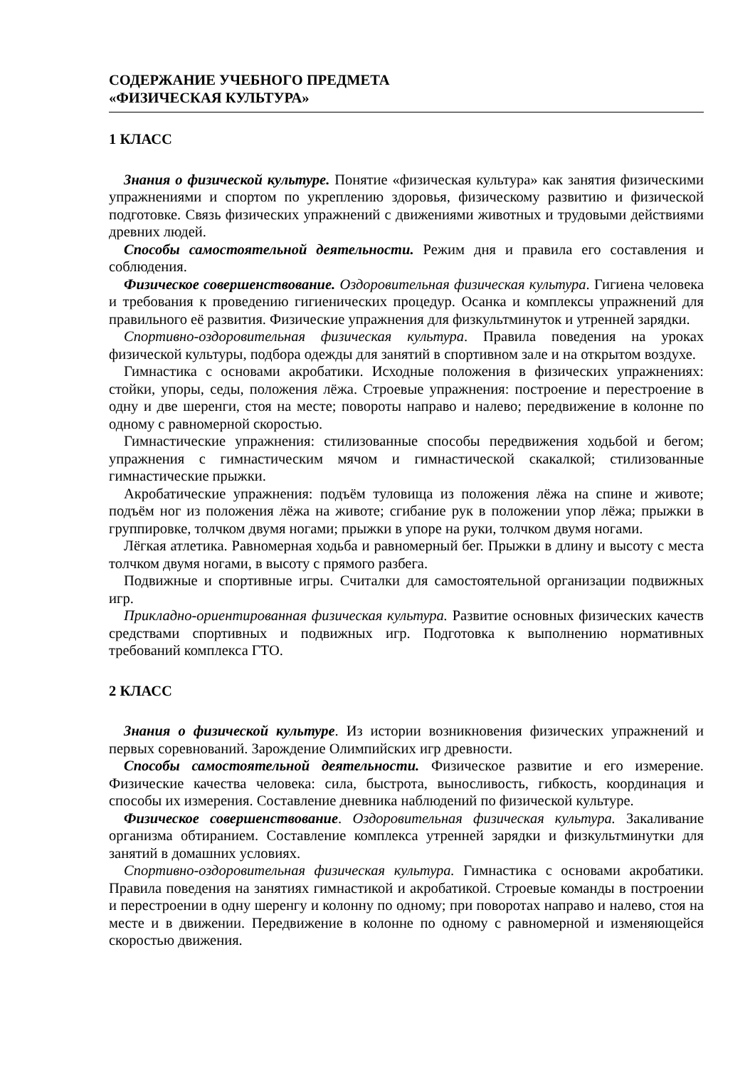СОДЕРЖАНИЕ УЧЕБНОГО ПРЕДМЕТА
«ФИЗИЧЕСКАЯ КУЛЬТУРА»
1 КЛАСС
Знания о физической культуре. Понятие «физическая культура» как занятия физическими упражнениями и спортом по укреплению здоровья, физическому развитию и физической подготовке. Связь физических упражнений с движениями животных и трудовыми действиями древних людей.
Способы самостоятельной деятельности. Режим дня и правила его составления и соблюдения.
Физическое совершенствование. Оздоровительная физическая культура. Гигиена человека и требования к проведению гигиенических процедур. Осанка и комплексы упражнений для правильного её развития. Физические упражнения для физкультминуток и утренней зарядки.
Спортивно-оздоровительная физическая культура. Правила поведения на уроках физической культуры, подбора одежды для занятий в спортивном зале и на открытом воздухе.
Гимнастика с основами акробатики. Исходные положения в физических упражнениях: стойки, упоры, седы, положения лёжа. Строевые упражнения: построение и перестроение в одну и две шеренги, стоя на месте; повороты направо и налево; передвижение в колонне по одному с равномерной скоростью.
Гимнастические упражнения: стилизованные способы передвижения ходьбой и бегом; упражнения с гимнастическим мячом и гимнастической скакалкой; стилизованные гимнастические прыжки.
Акробатические упражнения: подъём туловища из положения лёжа на спине и животе; подъём ног из положения лёжа на животе; сгибание рук в положении упор лёжа; прыжки в группировке, толчком двумя ногами; прыжки в упоре на руки, толчком двумя ногами.
Лёгкая атлетика. Равномерная ходьба и равномерный бег. Прыжки в длину и высоту с места толчком двумя ногами, в высоту с прямого разбега.
Подвижные и спортивные игры. Считалки для самостоятельной организации подвижных игр.
Прикладно-ориентированная физическая культура. Развитие основных физических качеств средствами спортивных и подвижных игр. Подготовка к выполнению нормативных требований комплекса ГТО.
2 КЛАСС
Знания о физической культуре. Из истории возникновения физических упражнений и первых соревнований. Зарождение Олимпийских игр древности.
Способы самостоятельной деятельности. Физическое развитие и его измерение. Физические качества человека: сила, быстрота, выносливость, гибкость, координация и способы их измерения. Составление дневника наблюдений по физической культуре.
Физическое совершенствование. Оздоровительная физическая культура. Закаливание организма обтиранием. Составление комплекса утренней зарядки и физкультминутки для занятий в домашних условиях.
Спортивно-оздоровительная физическая культура. Гимнастика с основами акробатики. Правила поведения на занятиях гимнастикой и акробатикой. Строевые команды в построении и перестроении в одну шеренгу и колонну по одному; при поворотах направо и налево, стоя на месте и в движении. Передвижение в колонне по одному с равномерной и изменяющейся скоростью движения.